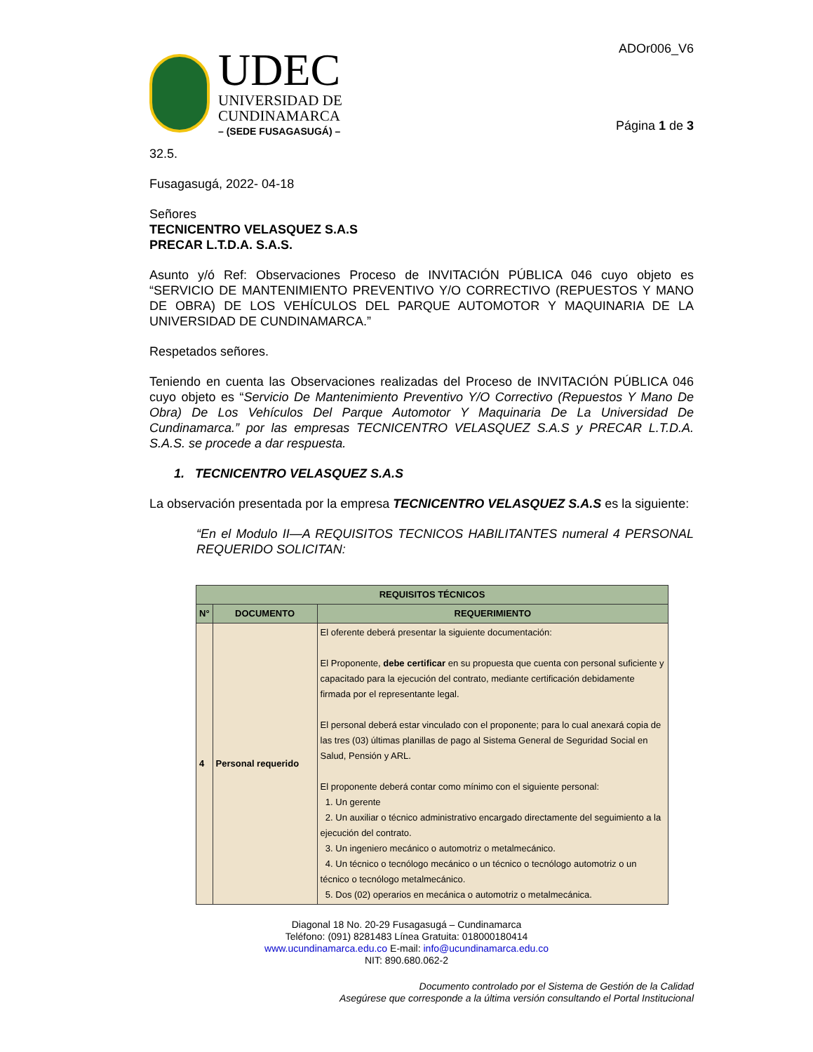UDEC
UNIVERSIDAD DE
CUNDINAMARCA
– (SEDE FUSAGASUGÁ) –
ADOr006_V6
Página 1 de 3
32.5.
Fusagasugá, 2022- 04-18
Señores
TECNICENTRO VELASQUEZ S.A.S
PRECAR L.T.D.A. S.A.S.
Asunto y/ó Ref: Observaciones Proceso de INVITACIÓN PÚBLICA 046 cuyo objeto es “SERVICIO DE MANTENIMIENTO PREVENTIVO Y/O CORRECTIVO (REPUESTOS Y MANO DE OBRA) DE LOS VEHÍCULOS DEL PARQUE AUTOMOTOR Y MAQUINARIA DE LA UNIVERSIDAD DE CUNDINAMARCA.”
Respetados señores.
Teniendo en cuenta las Observaciones realizadas del Proceso de INVITACIÓN PÚBLICA 046 cuyo objeto es “Servicio De Mantenimiento Preventivo Y/O Correctivo (Repuestos Y Mano De Obra) De Los Vehículos Del Parque Automotor Y Maquinaria De La Universidad De Cundinamarca.” por las empresas TECNICENTRO VELASQUEZ S.A.S y PRECAR L.T.D.A. S.A.S. se procede a dar respuesta.
1. TECNICENTRO VELASQUEZ S.A.S
La observación presentada por la empresa TECNICENTRO VELASQUEZ S.A.S es la siguiente:
“En el Modulo II—A REQUISITOS TECNICOS HABILITANTES numeral 4 PERSONAL REQUERIDO SOLICITAN:
| REQUISITOS TÉCNICOS | | |
| --- | --- | --- |
| N° | DOCUMENTO | REQUERIMIENTO |
| 4 | Personal requerido | El oferente deberá presentar la siguiente documentación: El Proponente, debe certificar en su propuesta que cuenta con personal suficiente y capacitado para la ejecución del contrato, mediante certificación debidamente firmada por el representante legal. El personal deberá estar vinculado con el proponente; para lo cual anexará copia de las tres (03) últimas planillas de pago al Sistema General de Seguridad Social en Salud, Pensión y ARL. El proponente deberá contar como mínimo con el siguiente personal: 1. Un gerente 2. Un auxiliar o técnico administrativo encargado directamente del seguimiento a la ejecución del contrato. 3. Un ingeniero mecánico o automotriz o metalmecánico. 4. Un técnico o tecnólogo mecánico o un técnico o tecnólogo automotriz o un técnico o tecnólogo metalmecánico. 5. Dos (02) operarios en mecánica o automotriz o metalmecánica. |
Diagonal 18 No. 20-29 Fusagasugá – Cundinamarca
Teléfono: (091) 8281483 Línea Gratuita: 018000180414
www.ucundinamarca.edu.co E-mail: info@ucundinamarca.edu.co
NIT: 890.680.062-2
Documento controlado por el Sistema de Gestión de la Calidad
Asegúrese que corresponde a la última versión consultando el Portal Institucional